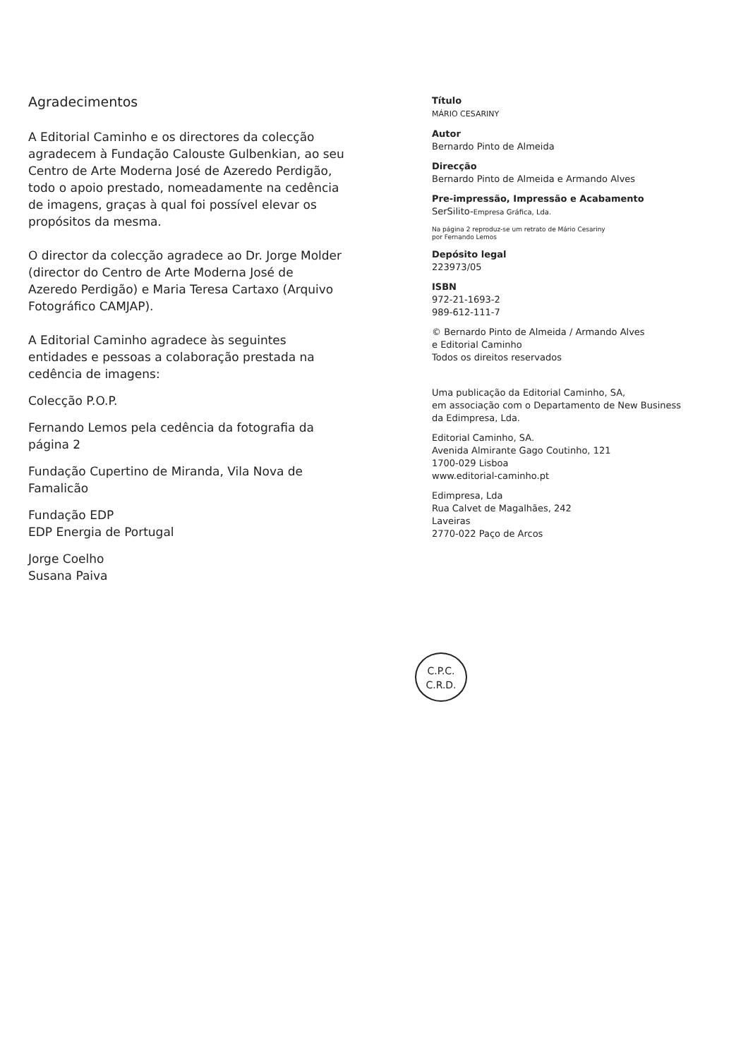Agradecimentos
A Editorial Caminho e os directores da colecção agradecem à Fundação Calouste Gulbenkian, ao seu Centro de Arte Moderna José de Azeredo Perdigão, todo o apoio prestado, nomeadamente na cedência de imagens, graças à qual foi possível elevar os propósitos da mesma.
O director da colecção agradece ao Dr. Jorge Molder (director do Centro de Arte Moderna José de Azeredo Perdigão) e Maria Teresa Cartaxo (Arquivo Fotográfico CAMJAP).
A Editorial Caminho agradece às seguintes entidades e pessoas a colaboração prestada na cedência de imagens:
Colecção P.O.P.
Fernando Lemos pela cedência da fotografia da página 2
Fundação Cupertino de Miranda, Vila Nova de Famalicão
Fundação EDP
EDP Energia de Portugal
Jorge Coelho
Susana Paiva
Título
MÁRIO CESARINY
Autor
Bernardo Pinto de Almeida
Direcção
Bernardo Pinto de Almeida e Armando Alves
Pre-impressão, Impressão e Acabamento
SerSilito-Empresa Gráfica, Lda.
Na página 2 reproduz-se um retrato de Mário Cesariny
por Fernando Lemos
Depósito legal
223973/05
ISBN
972-21-1693-2
989-612-111-7
© Bernardo Pinto de Almeida / Armando Alves
e Editorial Caminho
Todos os direitos reservados
Uma publicação da Editorial Caminho, SA,
em associação com o Departamento de New Business
da Edimpresa, Lda.
Editorial Caminho, SA.
Avenida Almirante Gago Coutinho, 121
1700-029 Lisboa
www.editorial-caminho.pt
Edimpresa, Lda
Rua Calvet de Magalhães, 242
Laveiras
2770-022 Paço de Arcos
C.P.C.
C.R.D.